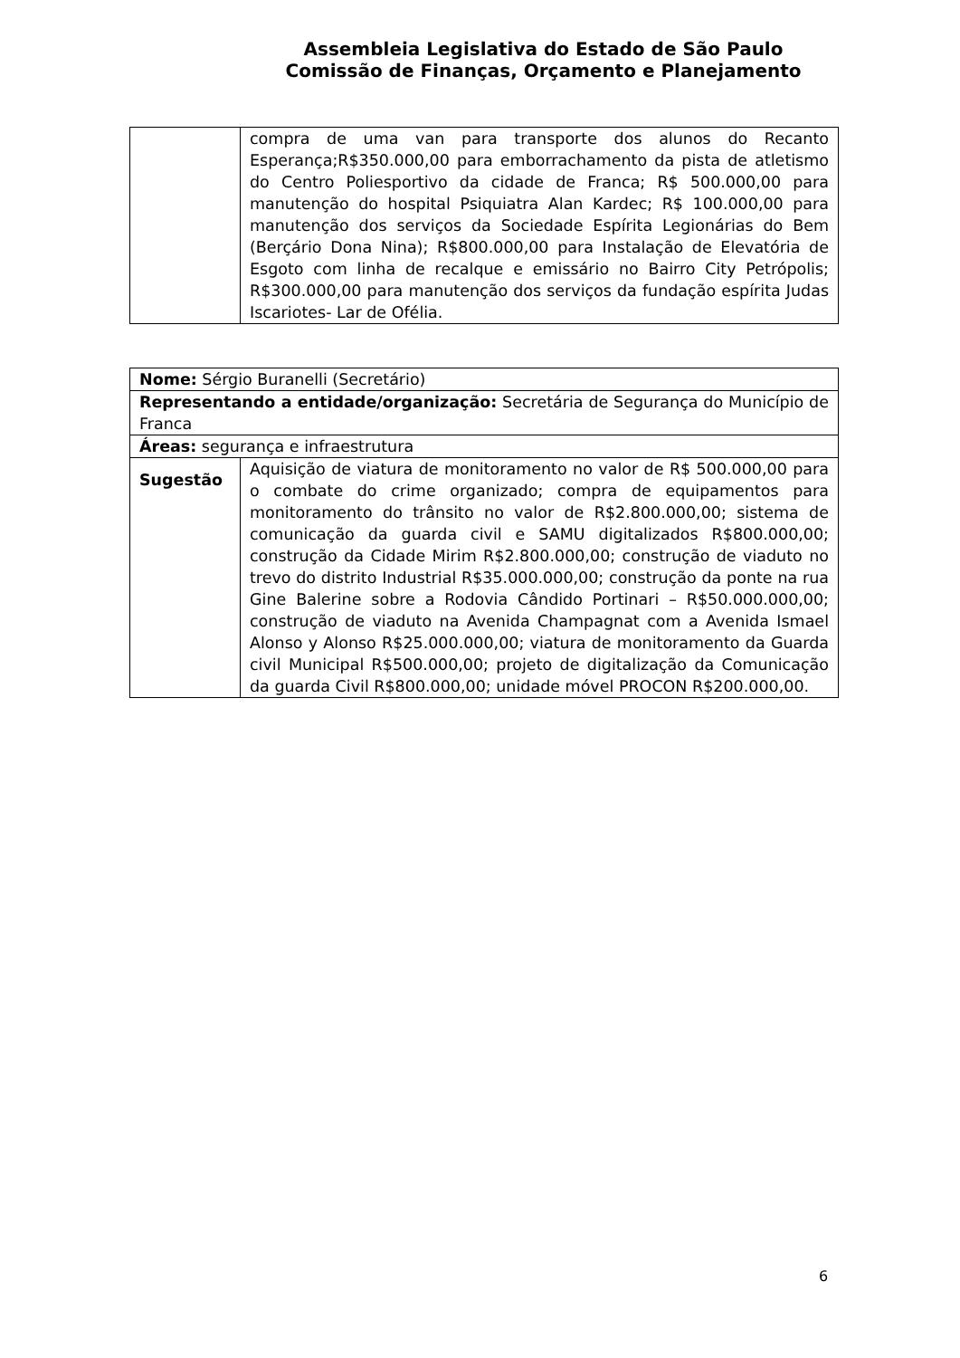Assembleia Legislativa do Estado de São Paulo
Comissão de Finanças, Orçamento e Planejamento
| | compra de uma van para transporte dos alunos do Recanto Esperança;R$350.000,00 para emborrachamento da pista de atletismo do Centro Poliesportivo da cidade de Franca; R$ 500.000,00 para manutenção do hospital Psiquiatra Alan Kardec; R$ 100.000,00 para manutenção dos serviços da Sociedade Espírita Legionárias do Bem (Berçário Dona Nina); R$800.000,00 para Instalação de Elevatória de Esgoto com linha de recalque e emissário no Bairro City Petrópolis; R$300.000,00 para manutenção dos serviços da fundação espírita Judas Iscariotes- Lar de Ofélia. |
| Nome: Sérgio Buranelli (Secretário) | |
| Representando a entidade/organização: Secretária de Segurança do Município de Franca | |
| Áreas: segurança e infraestrutura | |
| Sugestão | Aquisição de viatura de monitoramento no valor de R$ 500.000,00 para o combate do crime organizado; compra de equipamentos para monitoramento do trânsito no valor de R$2.800.000,00; sistema de comunicação da guarda civil e SAMU digitalizados R$800.000,00; construção da Cidade Mirim R$2.800.000,00; construção de viaduto no trevo do distrito Industrial R$35.000.000,00; construção da ponte na rua Gine Balerine sobre a Rodovia Cândido Portinari – R$50.000.000,00; construção de viaduto na Avenida Champagnat com a Avenida Ismael Alonso y Alonso R$25.000.000,00; viatura de monitoramento da Guarda civil Municipal R$500.000,00; projeto de digitalização da Comunicação da guarda Civil R$800.000,00; unidade móvel PROCON R$200.000,00. |
6